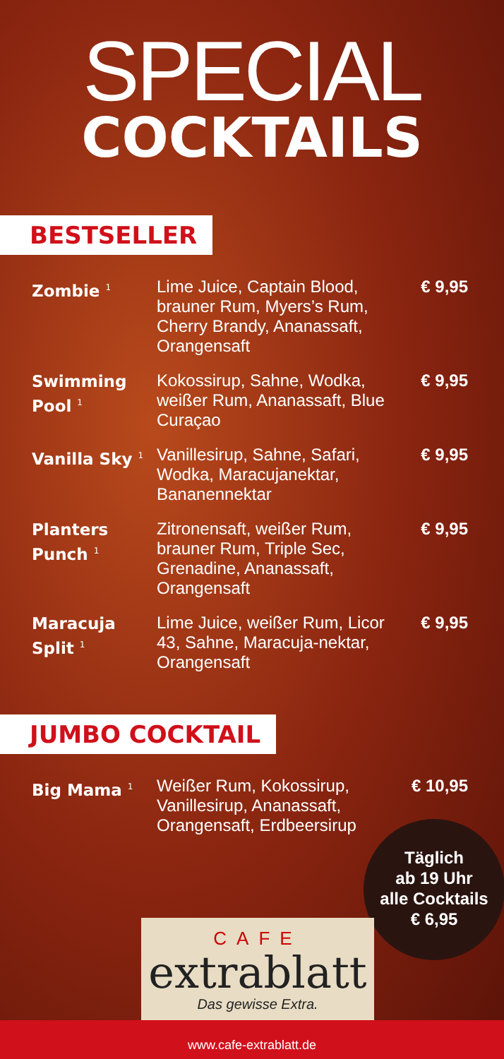SPECIAL
COCKTAILS
BESTSELLER
| Zombie <sup>1</sup> | Lime Juice, Captain Blood, brauner Rum, Myers’s Rum, Cherry Brandy, Ananassaft, Orangensaft | € 9,95 |
| Swimming Pool <sup>1</sup> | Kokossirup, Sahne, Wodka, weißer Rum, Ananassaft, Blue Curaçao | € 9,95 |
| Vanilla Sky <sup>1</sup> | Vanillesirup, Sahne, Safari, Wodka, Maracujanektar, Bananennektar | € 9,95 |
| Planters Punch <sup>1</sup> | Zitronensaft, weißer Rum, brauner Rum, Triple Sec, Grenadine, Ananassaft, Orangensaft | € 9,95 |
| Maracuja Split <sup>1</sup> | Lime Juice, weißer Rum, Licor 43, Sahne, Maracuja-nektar, Orangensaft | € 9,95 |
JUMBO COCKTAIL
| Big Mama <sup>1</sup> | Weißer Rum, Kokossirup, Vanillesirup, Ananassaft, Orangensaft, Erdbeersirup | € 10,95 |
Täglich
ab 19 Uhr
alle Cocktails
€ 6,95
CAFE
extrablatt
Das gewisse Extra.
www.cafe-extrablatt.de